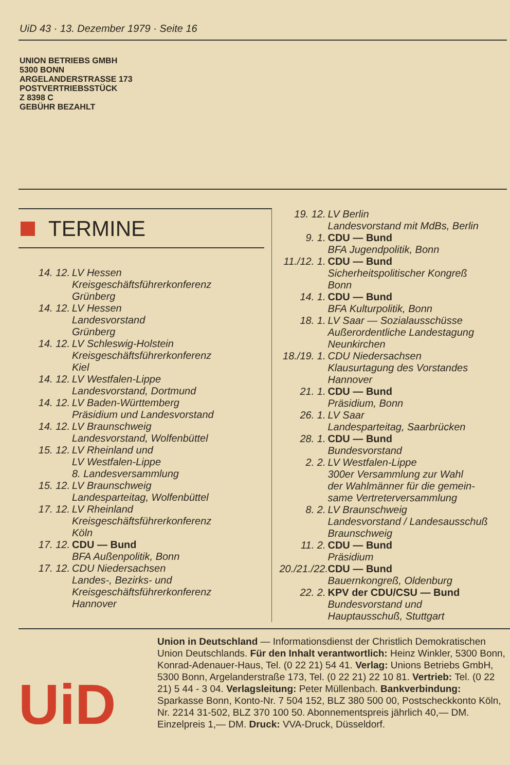UiD 43 · 13. Dezember 1979 · Seite 16
UNION BETRIEBS GMBH
5300 BONN
ARGELANDERSTRASSE 173
POSTVERTRIEBSSTÜCK
Z 8398 C
GEBÜHR BEZAHLT
TERMINE
14. 12. LV Hessen
Kreisgeschäftsführerkonferenz
Grünberg
14. 12. LV Hessen
Landesvorstand
Grünberg
14. 12. LV Schleswig-Holstein
Kreisgeschäftsführerkonferenz
Kiel
14. 12. LV Westfalen-Lippe
Landesvorstand, Dortmund
14. 12. LV Baden-Württemberg
Präsidium und Landesvorstand
14. 12. LV Braunschweig
Landesvorstand, Wolfenbüttel
15. 12. LV Rheinland und
LV Westfalen-Lippe
8. Landesversammlung
15. 12. LV Braunschweig
Landesparteitag, Wolfenbüttel
17. 12. LV Rheinland
Kreisgeschäftsführerkonferenz
Köln
17. 12. CDU — Bund
BFA Außenpolitik, Bonn
17. 12. CDU Niedersachsen
Landes-, Bezirks- und
Kreisgeschäftsführerkonferenz
Hannover
19. 12. LV Berlin
Landesvorstand mit MdBs, Berlin
9. 1. CDU — Bund
BFA Jugendpolitik, Bonn
11./12. 1.
CDU — Bund
Sicherheitspolitischer Kongreß
Bonn
14. 1. CDU — Bund
BFA Kulturpolitik, Bonn
18. 1. LV Saar — Sozialausschüsse
Außerordentliche Landestagung
Neunkirchen
18./19. 1.
CDU Niedersachsen
Klausurtagung des Vorstandes
Hannover
21. 1. CDU — Bund
Präsidium, Bonn
26. 1. LV Saar
Landesparteitag, Saarbrücken
28. 1. CDU — Bund
Bundesvorstand
2. 2. LV Westfalen-Lippe
300er Versammlung zur Wahl
der Wahlmänner für die gemein-
same Vertreterversammlung
8. 2. LV Braunschweig
Landesvorstand / Landesausschuß
Braunschweig
11. 2. CDU — Bund
Präsidium
20./21./22.
CDU — Bund
Bauernkongreß, Oldenburg
22. 2. KPV der CDU/CSU — Bund
Bundesvorstand und
Hauptausschuß, Stuttgart
UiD
Union in Deutschland — Informationsdienst der Christlich Demokratischen Union Deutschlands. Für den Inhalt verantwortlich: Heinz Winkler, 5300 Bonn, Konrad-Adenauer-Haus, Tel. (0 22 21) 54 41. Verlag: Unions Betriebs GmbH, 5300 Bonn, Argelanderstraße 173, Tel. (0 22 21) 22 10 81. Vertrieb: Tel. (0 22 21) 5 44 - 3 04. Verlagsleitung: Peter Müllenbach. Bankverbindung: Sparkasse Bonn, Konto-Nr. 7 504 152, BLZ 380 500 00, Postscheckkonto Köln, Nr. 2214 31-502, BLZ 370 100 50. Abonnementspreis jährlich 40,— DM. Einzelpreis 1,— DM. Druck: VVA-Druck, Düsseldorf.